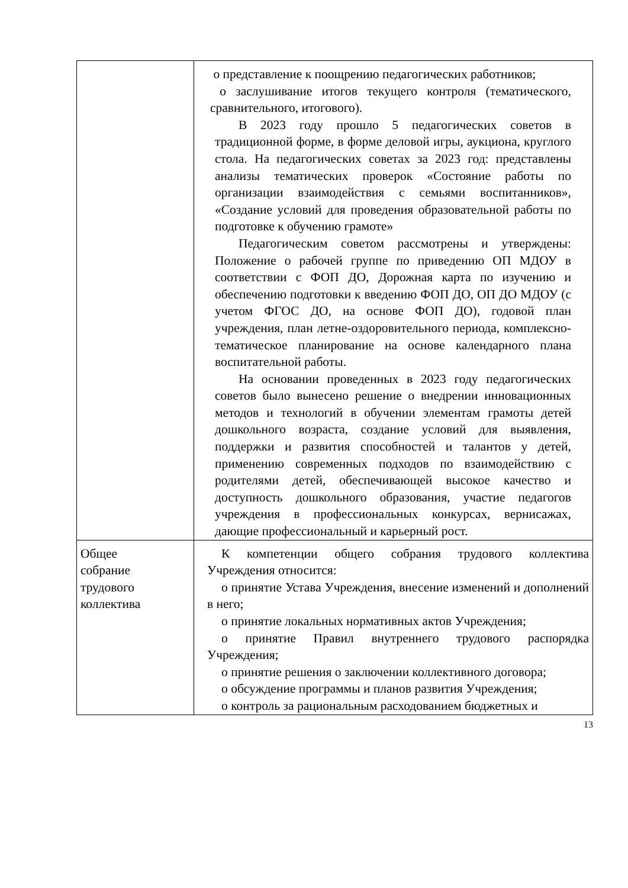| | o представление к поощрению педагогических работников; o заслушивание итогов текущего контроля (тематического, сравнительного, итогового). В 2023 году прошло 5 педагогических советов в традиционной форме, в форме деловой игры, аукциона, круглого стола. На педагогических советах за 2023 год: представлены анализы тематических проверок «Состояние работы по организации взаимодействия с семьями воспитанников», «Создание условий для проведения образовательной работы по подготовке к обучению грамоте» Педагогическим советом рассмотрены и утверждены: Положение о рабочей группе по приведению ОП МДОУ в соответствии с ФОП ДО, Дорожная карта по изучению и обеспечению подготовки к введению ФОП ДО, ОП ДО МДОУ (с учетом ФГОС ДО, на основе ФОП ДО), годовой план учреждения, план летне-оздоровительного периода, комплексно-тематическое планирование на основе календарного плана воспитательной работы. На основании проведенных в 2023 году педагогических советов было вынесено решение о внедрении инновационных методов и технологий в обучении элементам грамоты детей дошкольного возраста, создание условий для выявления, поддержки и развития способностей и талантов у детей, применению современных подходов по взаимодействию с родителями детей, обеспечивающей высокое качество и доступность дошкольного образования, участие педагогов учреждения в профессиональных конкурсах, вернисажах, дающие профессиональный и карьерный рост. |
| Общее собрание трудового коллектива | К компетенции общего собрания трудового коллектива Учреждения относится: o принятие Устава Учреждения, внесение изменений и дополнений в него; o принятие локальных нормативных актов Учреждения; o принятие Правил внутреннего трудового распорядка Учреждения; o принятие решения о заключении коллективного договора; o обсуждение программы и планов развития Учреждения; o контроль за рациональным расходованием бюджетных и |
13